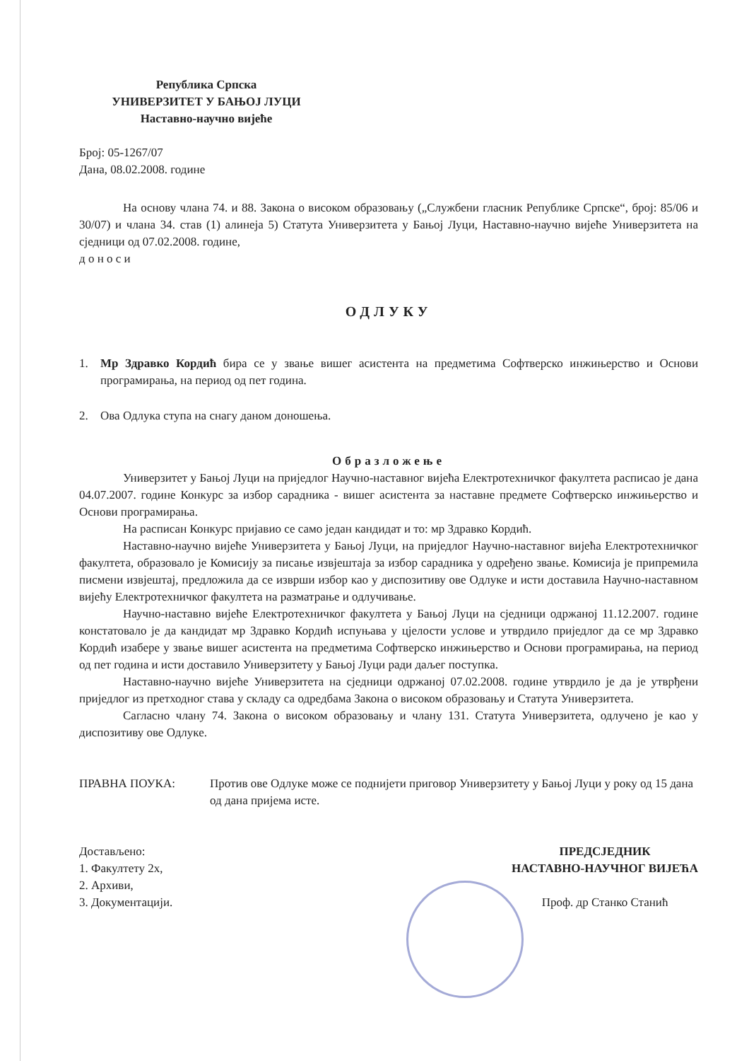Република Српска
УНИВЕРЗИТЕТ У БАЊОЈ ЛУЦИ
Наставно-научно вијеће
Број: 05-1267/07
Дана, 08.02.2008. године
На основу члана 74. и 88. Закона о високом образовању („Службени гласник Републике Српске“, број: 85/06 и 30/07) и члана 34. став (1) алинеја 5) Статута Универзитета у Бањој Луци, Наставно-научно вијеће Универзитета на сједници од 07.02.2008. године,
д о н о с и
ОДЛУКУ
1. Мр Здравко Кордић бира се у звање вишег асистента на предметима Софтверско инжињерство и Основи програмирања, на период од пет година.
2. Ова Одлука ступа на снагу даном доношења.
Образложење
Универзитет у Бањој Луци на приједлог Научно-наставног вијећа Електротехничког факултета расписао је дана 04.07.2007. године Конкурс за избор сарадника - вишег асистента за наставне предмете Софтверско инжињерство и Основи програмирања.
На расписан Конкурс пријавио се само један кандидат и то: мр Здравко Кордић.
Наставно-научно вијеће Универзитета у Бањој Луци, на приједлог Научно-наставног вијећа Електротехничког факултета, образовало је Комисију за писање извјештаја за избор сарадника у одређено звање. Комисија је припремила писмени извјештај, предложила да се изврши избор као у диспозитиву ове Одлуке и исти доставила Научно-наставном вијећу Електротехничког факултета на разматрање и одлучивање.
Научно-наставно вијеће Електротехничког факултета у Бањој Луци на сједници одржаној 11.12.2007. године констатовало је да кандидат мр Здравко Кордић испуњава у цјелости услове и утврдило приједлог да се мр Здравко Кордић изабере у звање вишег асистента на предметима Софтверско инжињерство и Основи програмирања, на период од пет година и исти доставило Универзитету у Бањој Луци ради даљег поступка.
Наставно-научно вијеће Универзитета на сједници одржаној 07.02.2008. године утврдило је да је утврђени приједлог из претходног става у складу са одредбама Закона о високом образовању и Статута Универзитета.
Сагласно члану 74. Закона о високом образовању и члану 131. Статута Универзитета, одлучено је као у диспозитиву ове Одлуке.
ПРАВНА ПОУКА: Против ове Одлуке може се поднијети приговор Универзитету у Бањој Луци у року од 15 дана од дана пријема исте.
Достављено:
1. Факултету 2х,
2. Архиви,
3. Документацији.
ПРЕДСЈЕДНИК
НАСТАВНО-НАУЧНОГ ВИЈЕЋА
Проф. др Станко Станић